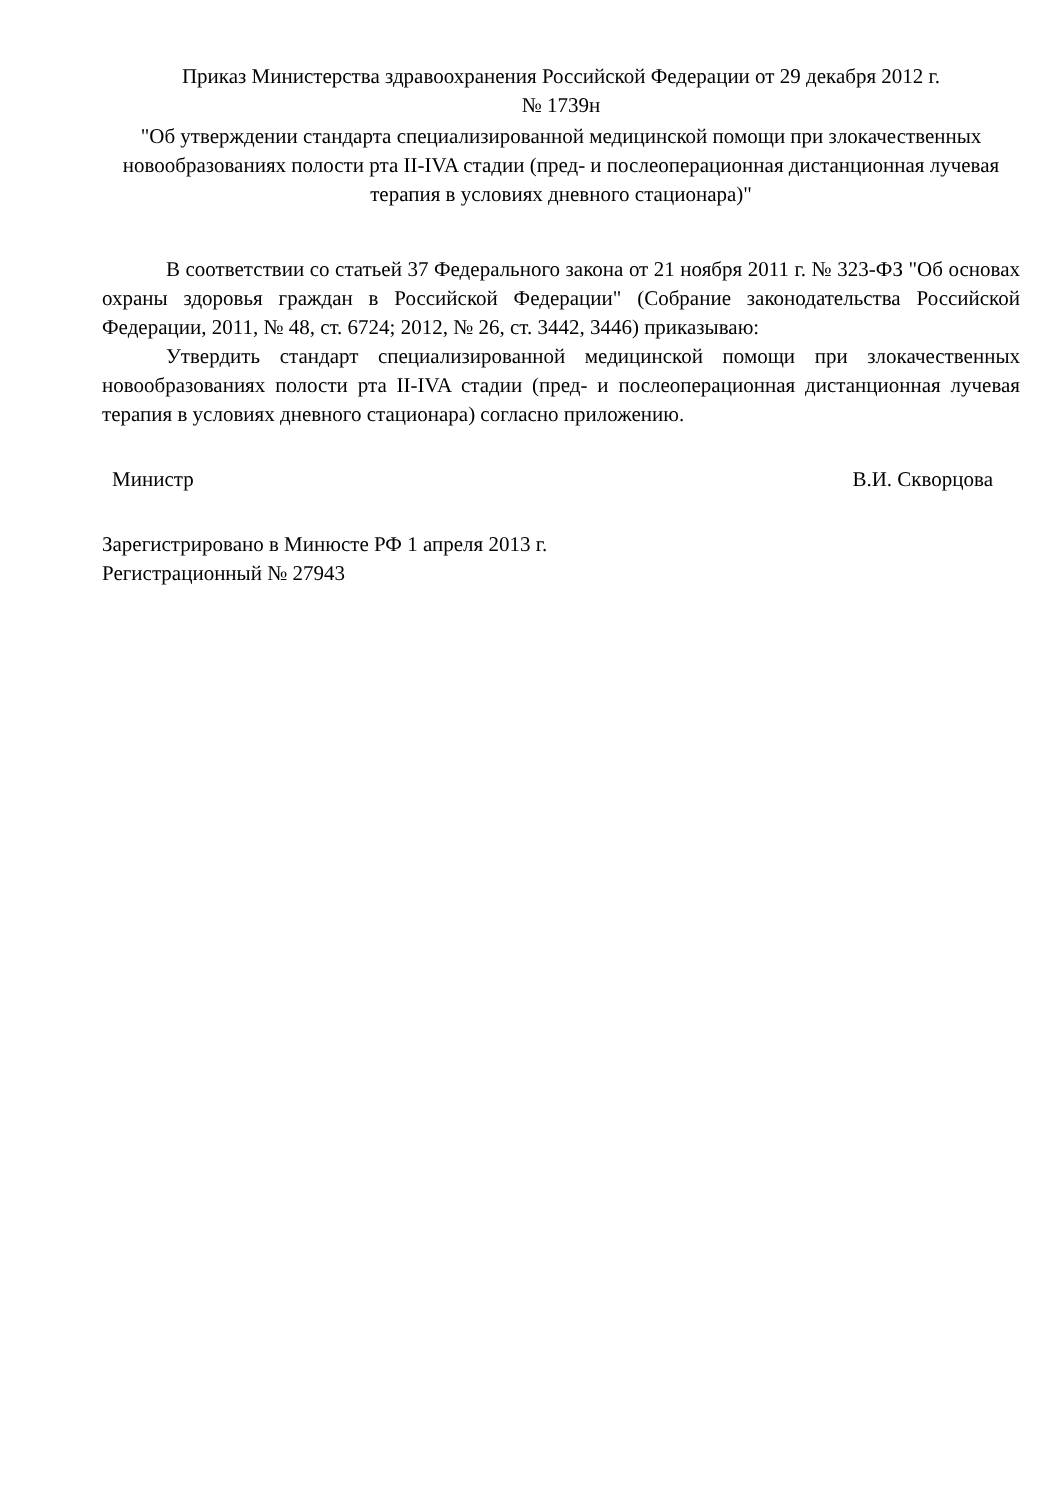Приказ Министерства здравоохранения Российской Федерации от 29 декабря 2012 г.
№ 1739н
"Об утверждении стандарта специализированной медицинской помощи при злокачественных новообразованиях полости рта II-IVA стадии (пред- и послеоперационная дистанционная лучевая терапия в условиях дневного стационара)"
В соответствии со статьей 37 Федерального закона от 21 ноября 2011 г. № 323-ФЗ "Об основах охраны здоровья граждан в Российской Федерации" (Собрание законодательства Российской Федерации, 2011, № 48, ст. 6724; 2012, № 26, ст. 3442, 3446) приказываю:
Утвердить стандарт специализированной медицинской помощи при злокачественных новообразованиях полости рта II-IVA стадии (пред- и послеоперационная дистанционная лучевая терапия в условиях дневного стационара) согласно приложению.
Министр В.И. Скворцова
Зарегистрировано в Минюсте РФ 1 апреля 2013 г.
Регистрационный № 27943